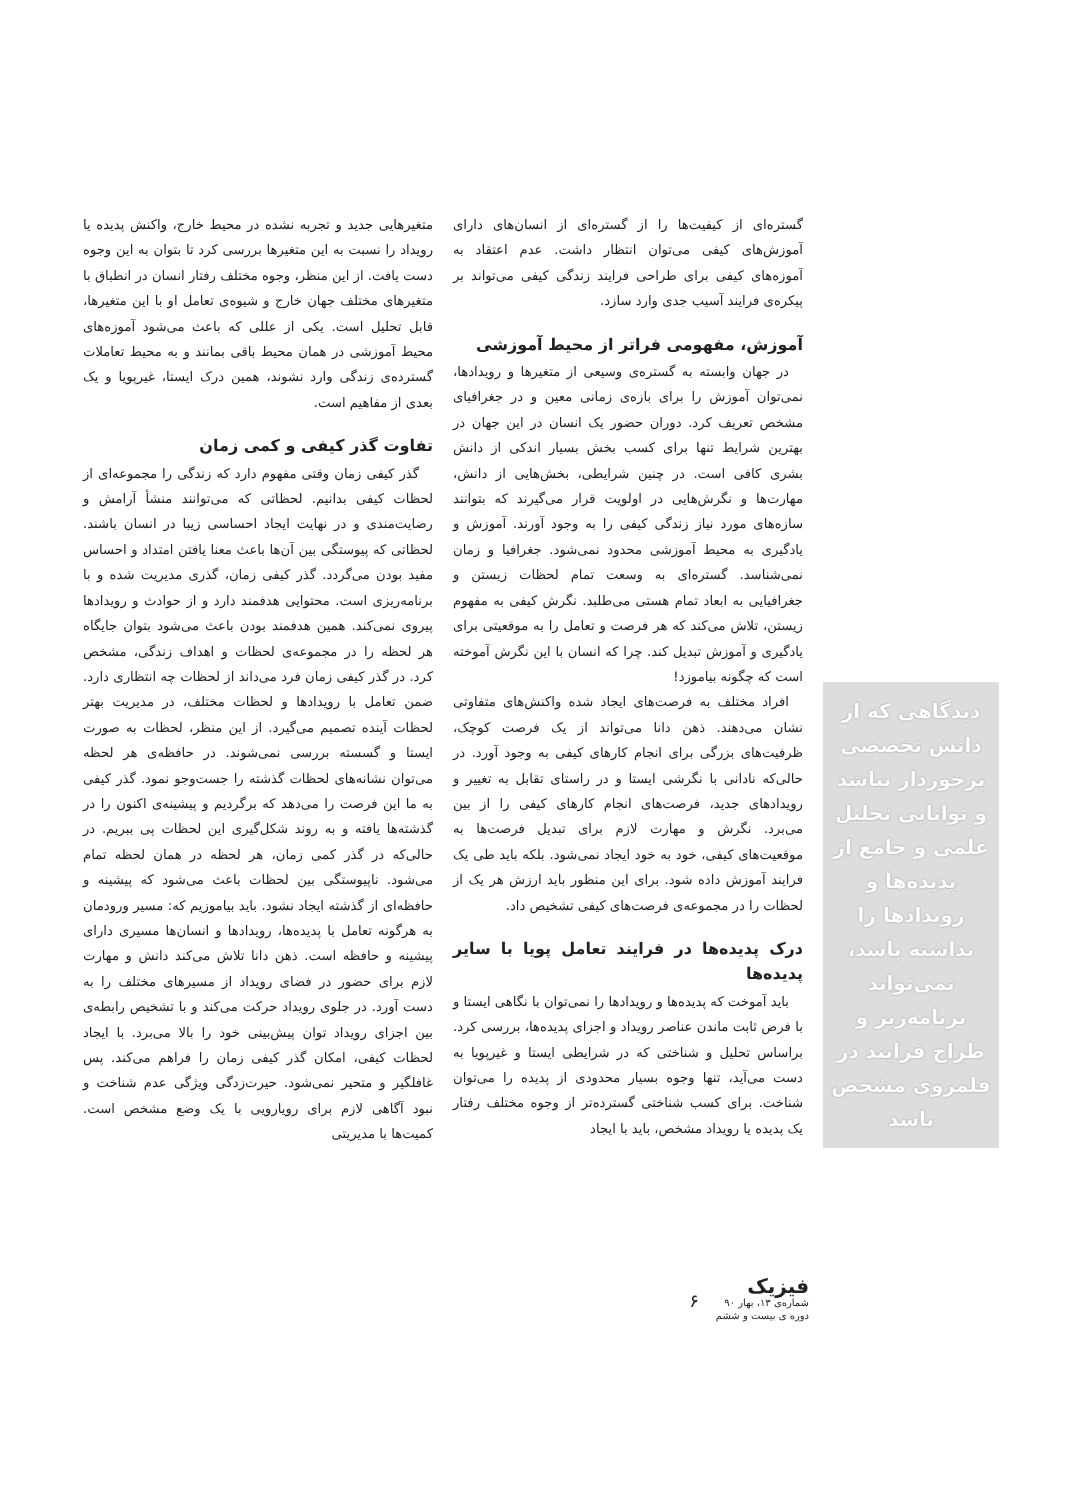دیدگاهی که از دانش تخصصی برخوردار نباشد و توانایی تحلیل علمی و جامع از پدیده‌ها و رویدادها را نداشته باشد، نمی‌تواند برنامه‌ریز و طراح فرایند در قلمروی مشخص باشد
گستره‌ای از کیفیت‌ها را از گستره‌ای از انسان‌های دارای آموزش‌های کیفی می‌توان انتظار داشت. عدم اعتقاد به آموزه‌های کیفی برای طراحی فرایند زندگی کیفی می‌تواند بر پیکره‌ی فرایند آسیب جدی وارد سازد.
آموزش، مفهومی فراتر از محیط آموزشی
در جهان وابسته به گستره‌ی وسیعی از متغیرها و رویدادها، نمی‌توان آموزش را برای بازه‌ی زمانی معین و در جغرافیای مشخص تعریف کرد. دوران حضور یک انسان در این جهان در بهترین شرایط تنها برای کسب بخش بسیار اندکی از دانش بشری کافی است. در چنین شرایطی، بخش‌هایی از دانش، مهارت‌ها و نگرش‌هایی در اولویت قرار می‌گیرند که بتوانند سازه‌های مورد نیاز زندگی کیفی را به وجود آورند. آموزش و یادگیری به محیط آموزشی محدود نمی‌شود. جغرافیا و زمان نمی‌شناسد. گستره‌ای به وسعت تمام لحظات زیستن و جغرافیایی به ابعاد تمام هستی می‌طلبد. نگرش کیفی به مفهوم زیستن، تلاش می‌کند که هر فرصت و تعامل را به موقعیتی برای یادگیری و آموزش تبدیل کند. چرا که انسان با این نگرش آموخته است که چگونه بیاموزد!
افراد مختلف به فرصت‌های ایجاد شده واکنش‌های متفاوتی نشان می‌دهند. ذهن دانا می‌تواند از یک فرصت کوچک، ظرفیت‌های بزرگی برای انجام کارهای کیفی به وجود آورد. در حالی‌که نادانی با نگرشی ایستا و در راستای تقابل به تغییر و رویدادهای جدید، فرصت‌های انجام کارهای کیفی را از بین می‌برد. نگرش و مهارت لازم برای تبدیل فرصت‌ها به موقعیت‌های کیفی، خود به خود ایجاد نمی‌شود. بلکه باید طی یک فرایند آموزش داده شود. برای این منظور باید ارزش هر یک از لحظات را در مجموعه‌ی فرصت‌های کیفی تشخیص داد.
درک پدیده‌ها در فرایند تعامل پویا با سایر پدیده‌ها
باید آموخت که پدیده‌ها و رویدادها را نمی‌توان با نگاهی ایستا و با فرض ثابت ماندن عناصر رویداد و اجزای پدیده‌ها، بررسی کرد. براساس تحلیل و شناختی که در شرایطی ایستا و غیرپویا به دست می‌آید، تنها وجوه بسیار محدودی از پدیده را می‌توان شناخت. برای کسب شناختی گسترده‌تر از وجوه مختلف رفتار یک پدیده یا رویداد مشخص، باید با ایجاد
متغیرهایی جدید و تجربه نشده در محیط خارج، واکنش پدیده یا رویداد را نسبت به این متغیرها بررسی کرد تا بتوان به این وجوه دست یافت. از این منظر، وجوه مختلف رفتار انسان در انطباق با متغیرهای مختلف جهان خارج و شیوه‌ی تعامل او با این متغیرها، قابل تحلیل است. یکی از عللی که باعث می‌شود آموزه‌های محیط آموزشی در همان محیط باقی بمانند و به محیط تعاملات گسترده‌ی زندگی وارد نشوند، همین درک ایستا، غیرپویا و یک بعدی از مفاهیم است.
تفاوت گذر کیفی و کمی زمان
گذر کیفی زمان وقتی مفهوم دارد که زندگی را مجموعه‌ای از لحظات کیفی بدانیم. لحظاتی که می‌توانند منشأ آرامش و رضایت‌مندی و در نهایت ایجاد احساسی زیبا در انسان باشند. لحظاتی که پیوستگی بین آن‌ها باعث معنا یافتن امتداد و احساس مفید بودن می‌گردد. گذر کیفی زمان، گذری مدیریت شده و با برنامه‌ریزی است. محتوایی هدفمند دارد و از حوادث و رویدادها پیروی نمی‌کند. همین هدفمند بودن باعث می‌شود بتوان جایگاه هر لحظه را در مجموعه‌ی لحظات و اهداف زندگی، مشخص کرد. در گذر کیفی زمان فرد می‌داند از لحظات چه انتظاری دارد. ضمن تعامل با رویدادها و لحظات مختلف، در مدیریت بهتر لحظات آینده تصمیم می‌گیرد. از این منظر، لحظات به صورت ایستا و گسسته بررسی نمی‌شوند. در حافظه‌ی هر لحظه می‌توان نشانه‌های لحظات گذشته را جست‌وجو نمود. گذر کیفی به ما این فرصت را می‌دهد که برگردیم و پیشینه‌ی اکنون را در گذشته‌ها یافته و به روند شکل‌گیری این لحظات پی ببریم. در حالی‌که در گذر کمی زمان، هر لحظه در همان لحظه تمام می‌شود. ناپیوستگی بین لحظات باعث می‌شود که پیشینه و حافظه‌ای از گذشته ایجاد نشود. باید بیاموزیم که: مسیر ورودمان به هرگونه تعامل با پدیده‌ها، رویدادها و انسان‌ها مسیری دارای پیشینه و حافظه است. ذهن دانا تلاش می‌کند دانش و مهارت لازم برای حضور در فضای رویداد از مسیرهای مختلف را به دست آورد. در جلوی رویداد حرکت می‌کند و با تشخیص رابطه‌ی بین اجزای رویداد توان پیش‌بینی خود را بالا می‌برد. با ایجاد لحظات کیفی، امکان گذر کیفی زمان را فراهم می‌کند. پس غافلگیر و متحیر نمی‌شود. حیرت‌زدگی ویژگی عدم شناخت و نبود آگاهی لازم برای رویارویی با یک وضع مشخص است. کمیت‌ها با مدیریتی
۶
فیزیک
شماره‌ی ۱۳، بهار ۹۰
دوره ی بیست و ششم